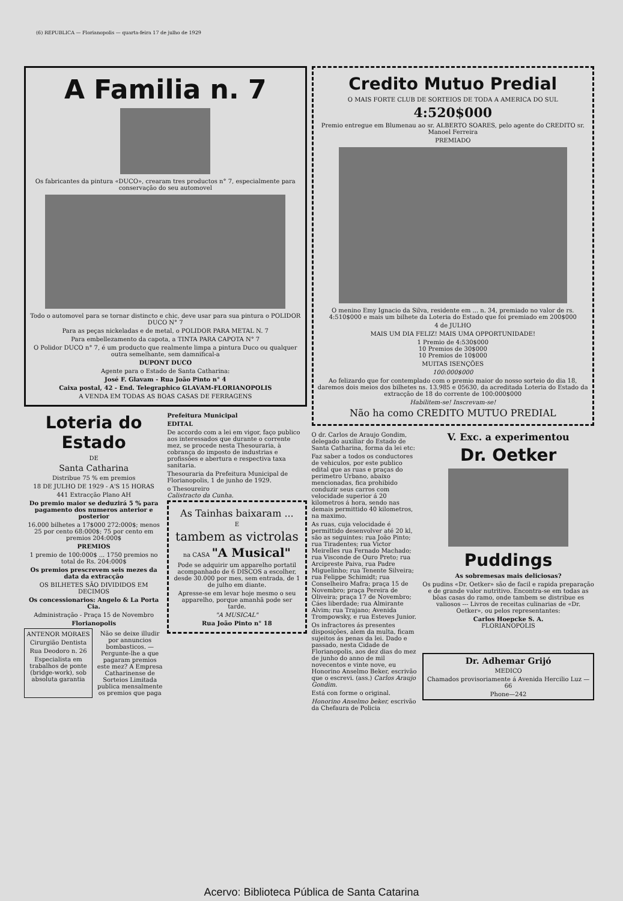(6) REPUBLICA — Florianopolis — quarta-feira 17 de julho de 1929
A Familia n. 7
Os fabricantes da pintura «DUCO», crearam tres productos n° 7, especialmente para conservação do seu automovel
Todo o automovel para se tornar distincto e chic, deve usar para sua pintura o POLIDOR DUCO N° 7
Para as peças nickeladas e de metal, o POLIDOR PARA METAL N. 7
Para embellezamento da capota, a TINTA PARA CAPOTA N° 7
O Polidor DUCO n° 7, é um producto que realmente limpa a pintura Duco ou qualquer outra semelhante, sem damnifical-a
DUPONT DUCO
Agente para o Estado de Santa Catharina:
José F. Glavam - Rua João Pinto n° 4
Caixa postal, 42 - End. Telegraphico GLAVAM-FLORIANOPOLIS
A VENDA EM TODAS AS BOAS CASAS DE FERRAGENS
Loteria do Estado
DE
Santa Catharina
Distribue 75 % em premios
18 DE JULHO DE 1929 - A'S 15 HORAS
441 Extracção Plano AH
Do premio maior se deduzirá 5 % para pagamento dos numeros anterior e posterior
16.000 bilhetes a 17$000 272:000$; menos 25 por cento 68:000$; 75 por cento em premios 204:000$
PREMIOS
1 premio de 100:000$ ... 1750 premios no total de Rs. 204:000$
Os premios prescrevem seis mezes da data da extracção
OS BILHETES SÃO DIVIDIDOS EM DECIMOS
Os concessionarios: Angelo & La Porta Cia.
Administração - Praça 15 de Novembro
Florianopolis
ANTENOR MORAES
Cirurgião Dentista
Rua Deodoro n. 26
Especialista em trabalhos de ponte (bridge-work), sob absoluta garantia
Não se deixe illudir por annuncios bombasticos. — Pergunte-lhe a que pagaram premios este mez? A Empresa Catharinense de Sorteios Limitada publica mensalmente os premios que paga
Prefeitura Municipal
EDITAL
De accordo com a lei em vigor, faço publico aos interessados que durante o corrente mez, se procede nesta Thesouraria, à cobrança do imposto de industrias e profissões e abertura e respectiva taxa sanitaria.
Thesouraria da Prefeitura Municipal de Florianopolis, 1 de junho de 1929.
o Thesoureiro
Calistracto da Cunha.
As Tainhas baixaram ...
E
tambem as victrolas
na CASA "A Musical"
Pode se adquirir um apparelho portatil acompanhado de 6 DISCOS a escolher, desde 30.000 por mes, sem entrada, de 1 de julho em diante.
Apresse-se em levar hoje mesmo o seu apparelho, porque amanhã pode ser tarde.
"A MUSICAL"
Rua João Pinto n° 18
Credito Mutuo Predial
O MAIS FORTE CLUB DE SORTEIOS DE TODA A AMERICA DO SUL
4:520$000
Premio entregue em Blumenau ao sr. ALBERTO SOARES, pelo agente do CREDITO sr. Manoel Ferreira
PREMIADO
O menino Emy Ignacio da Silva, residente em ... n. 34, premiado no valor de rs. 4:510$000 e mais um bilhete da Loteria do Estado que foi premiado em 200$000
4 de JULHO
MAIS UM DIA FELIZ! MAIS UMA OPPORTUNIDADE!
1 Premio de 4:530$000
10 Premios de 30$000
10 Premios de 10$000
MUITAS ISENÇÕES
100:000$000
Ao felizardo que for contemplado com o premio maior do nosso sorteio do dia 18, daremos dois meios dos bilhetes ns. 13.985 e 05630, da acreditada Loteria do Estado da extracção de 18 do corrente de 100:000$000
Habilitem-se! Inscrevam-se!
Não ha como CREDITO MUTUO PREDIAL
O dr. Carlos de Araujo Gondim, delegado auxiliar do Estado de Santa Catharina, forma da lei etc:
Faz saber a todos os conductores de vehiculos, por este publico edital que as ruas e praças do perimetro Urbano, abaixo mencionadas, fica prohibido conduzir seus carros com velocidade superior á 20 kilometros á hora, sendo nas demais permittido 40 kilometros, na maximo.
As ruas, cuja velocidade é permittido desenvolver até 20 kl, são as seguintes: rua João Pinto; rua Tiradentes; rua Victor Meirelles rua Fernado Machado; rua Visconde de Ouro Preto; rua Arcipreste Paiva, rua Padre Miguelinho; rua Tenente Silveira; rua Felippe Schimidt; rua Conselheiro Mafra; praça 15 de Novembro; praça Pereira de Oliveira; praça 17 de Novembro; Cáes liberdade; rua Almirante Alvim; rua Trajano; Avenida Trompowsky, e rua Esteves Junior.
Os infractores ás presentes disposições, alem da multa, ficam sujeitos ás penas da lei. Dado e passado, nesta Cidade de Florianopolis, aos dez dias do mez de junho do anno de mil novecentos e vinte nove, eu Honorino Anselmo Beker, escrivão que o escrevi. (ass.) Carlos Araujo Gondim.
Está con forme o original.
Honorino Anselmo beker, escrivão da Chefaura de Policia
V. Exc. a experimentou
Dr. Oetker
Puddings
As sobremesas mais deliciosas?
Os pudins «Dr. Oetker» são de facil e rapida preparação e de grande valor nutritivo. Encontra-se em todas as bôas casas do ramo, onde tambem se distribue es valiosos --- Livros de receitas culinarias de «Dr. Oetker», ou pelos representantes:
Carlos Hoepcke S. A.
FLORIANOPOLIS
Dr. Adhemar Grijó
MEDICO
Chamados provisoriamente á Avenida Hercilio Luz — 66
Phone—242
Acervo: Biblioteca Pública de Santa Catarina